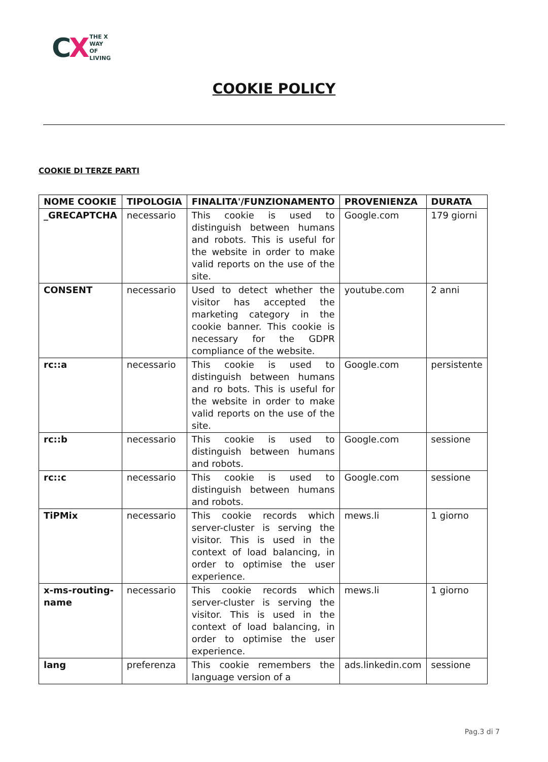CX
THE X
WAY
OF
LIVING
COOKIE POLICY
COOKIE DI TERZE PARTI
| NOME COOKIE | TIPOLOGIA | FINALITA'/FUNZIONAMENTO | PROVENIENZA | DURATA |
| --- | --- | --- | --- | --- |
| _GRECAPTCHA | necessario | This cookie is used to distinguish between humans and robots. This is useful for the website in order to make valid reports on the use of the site. | Google.com | 179 giorni |
| CONSENT | necessario | Used to detect whether the visitor has accepted the marketing category in the cookie banner. This cookie is necessary for the GDPR compliance of the website. | youtube.com | 2 anni |
| rc::a | necessario | This cookie is used to distinguish between humans and ro bots. This is useful for the website in order to make valid reports on the use of the site. | Google.com | persistente |
| rc::b | necessario | This cookie is used to distinguish between humans and robots. | Google.com | sessione |
| rc::c | necessario | This cookie is used to distinguish between humans and robots. | Google.com | sessione |
| TiPMix | necessario | This cookie records which server-cluster is serving the visitor. This is used in the context of load balancing, in order to optimise the user experience. | mews.li | 1 giorno |
| x-ms-routing-name | necessario | This cookie records which server-cluster is serving the visitor. This is used in the context of load balancing, in order to optimise the user experience. | mews.li | 1 giorno |
| lang | preferenza | This cookie remembers the language version of a | ads.linkedin.com | sessione |
Pag.3 di 7